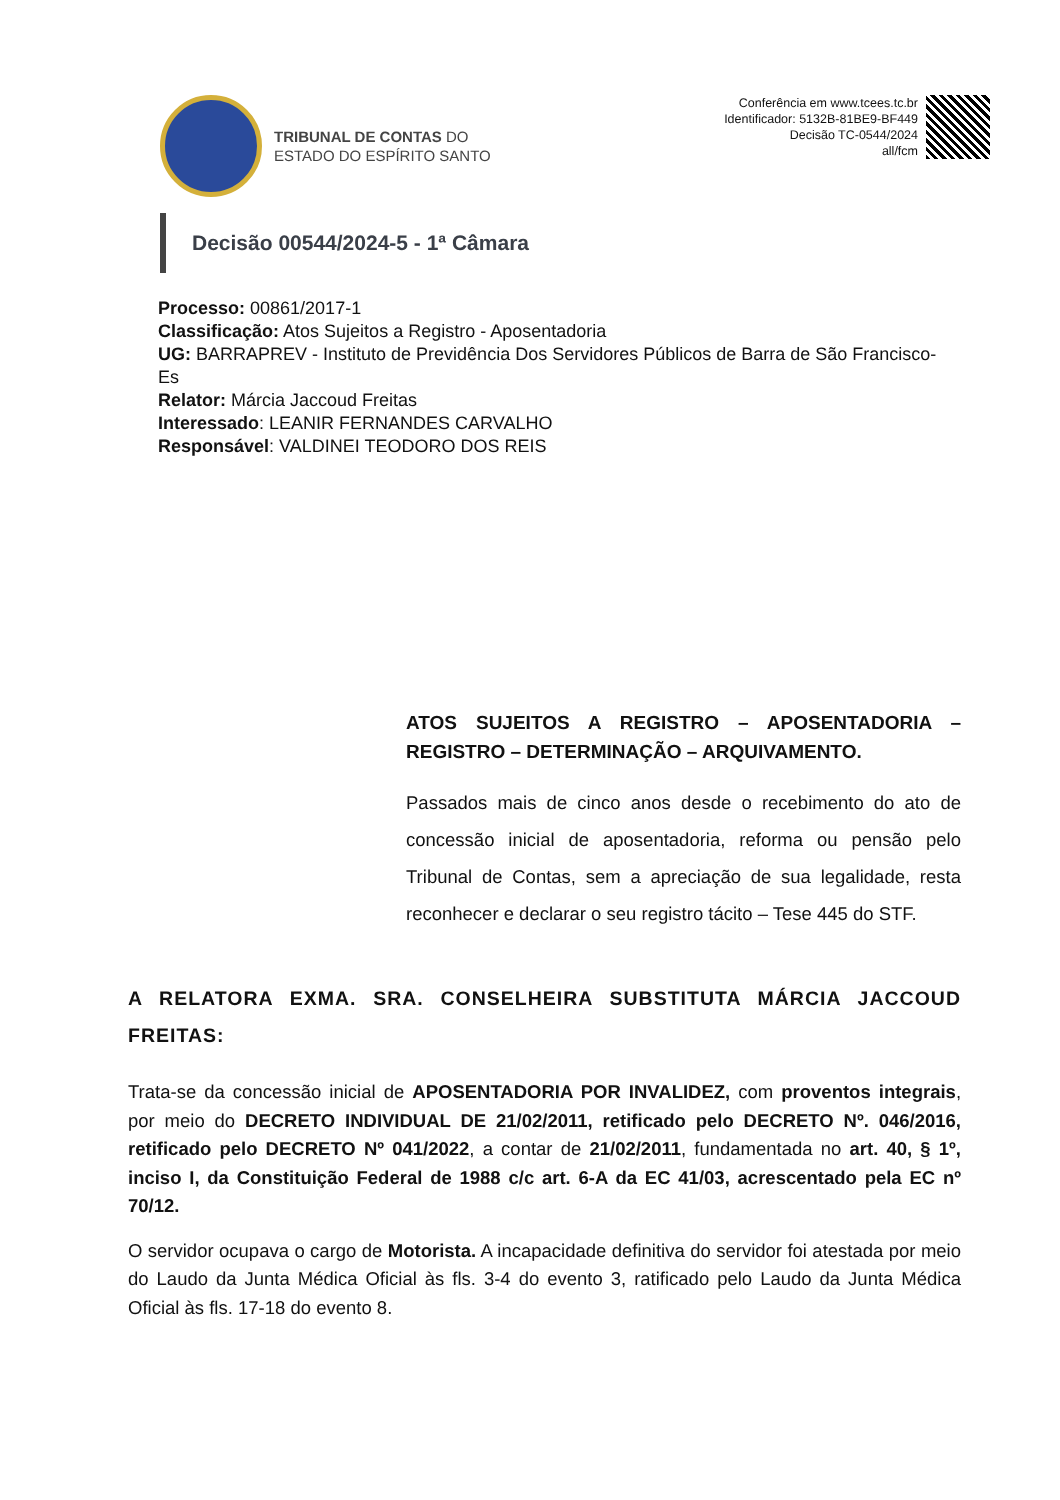TRIBUNAL DE CONTAS DO
ESTADO DO ESPÍRITO SANTO
Conferência em www.tcees.tc.br
Identificador: 5132B-81BE9-BF449
Decisão TC-0544/2024
all/fcm
Decisão 00544/2024-5 - 1ª Câmara
Processo: 00861/2017-1
Classificação: Atos Sujeitos a Registro - Aposentadoria
UG: BARRAPREV - Instituto de Previdência Dos Servidores Públicos de Barra de São Francisco-Es
Relator: Márcia Jaccoud Freitas
Interessado: LEANIR FERNANDES CARVALHO
Responsável: VALDINEI TEODORO DOS REIS
ATOS SUJEITOS A REGISTRO – APOSENTADORIA – REGISTRO – DETERMINAÇÃO – ARQUIVAMENTO.
Passados mais de cinco anos desde o recebimento do ato de concessão inicial de aposentadoria, reforma ou pensão pelo Tribunal de Contas, sem a apreciação de sua legalidade, resta reconhecer e declarar o seu registro tácito – Tese 445 do STF.
A RELATORA EXMA. SRA. CONSELHEIRA SUBSTITUTA MÁRCIA JACCOUD FREITAS:
Trata-se da concessão inicial de APOSENTADORIA POR INVALIDEZ, com proventos integrais, por meio do DECRETO INDIVIDUAL DE 21/02/2011, retificado pelo DECRETO Nº. 046/2016, retificado pelo DECRETO Nº 041/2022, a contar de 21/02/2011, fundamentada no art. 40, § 1º, inciso I, da Constituição Federal de 1988 c/c art. 6-A da EC 41/03, acrescentado pela EC nº 70/12.
O servidor ocupava o cargo de Motorista. A incapacidade definitiva do servidor foi atestada por meio do Laudo da Junta Médica Oficial às fls. 3-4 do evento 3, ratificado pelo Laudo da Junta Médica Oficial às fls. 17-18 do evento 8.